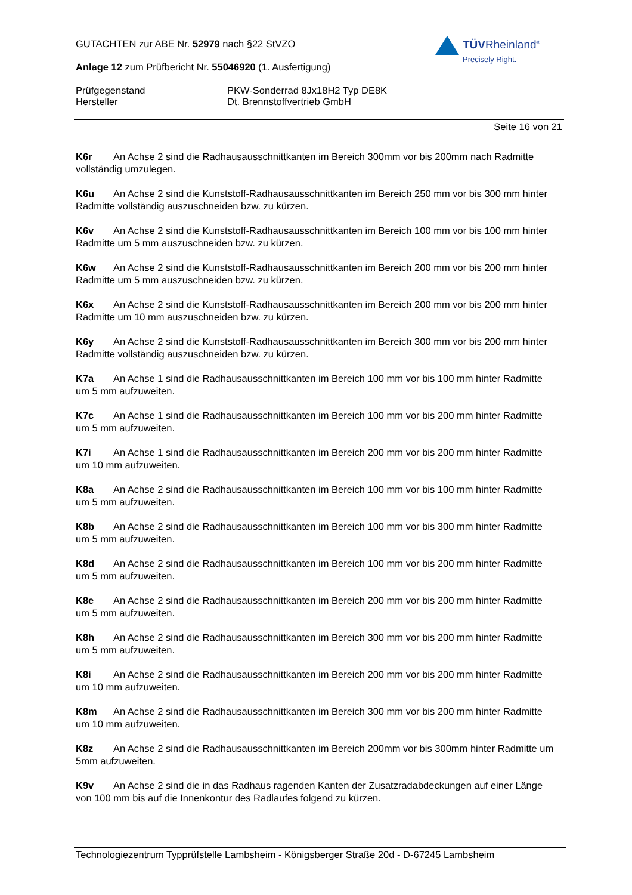TÜVRheinland<sup>®</sup>
Precisely Right.
GUTACHTEN zur ABE Nr. 52979 nach §22 StVZO
Anlage 12 zum Prüfbericht Nr. 55046920 (1. Ausfertigung)
Prüfgegenstand PKW-Sonderrad 8Jx18H2 Typ DE8K
Hersteller Dt. Brennstoffvertrieb GmbH
Seite 16 von 21
K6r An Achse 2 sind die Radhausausschnittkanten im Bereich 300mm vor bis 200mm nach Radmitte vollständig umzulegen.
K6u An Achse 2 sind die Kunststoff-Radhausausschnittkanten im Bereich 250 mm vor bis 300 mm hinter Radmitte vollständig auszuschneiden bzw. zu kürzen.
K6v An Achse 2 sind die Kunststoff-Radhausausschnittkanten im Bereich 100 mm vor bis 100 mm hinter Radmitte um 5 mm auszuschneiden bzw. zu kürzen.
K6w An Achse 2 sind die Kunststoff-Radhausausschnittkanten im Bereich 200 mm vor bis 200 mm hinter Radmitte um 5 mm auszuschneiden bzw. zu kürzen.
K6x An Achse 2 sind die Kunststoff-Radhausausschnittkanten im Bereich 200 mm vor bis 200 mm hinter Radmitte um 10 mm auszuschneiden bzw. zu kürzen.
K6y An Achse 2 sind die Kunststoff-Radhausausschnittkanten im Bereich 300 mm vor bis 200 mm hinter Radmitte vollständig auszuschneiden bzw. zu kürzen.
K7a An Achse 1 sind die Radhausausschnittkanten im Bereich 100 mm vor bis 100 mm hinter Radmitte um 5 mm aufzuweiten.
K7c An Achse 1 sind die Radhausausschnittkanten im Bereich 100 mm vor bis 200 mm hinter Radmitte um 5 mm aufzuweiten.
K7i An Achse 1 sind die Radhausausschnittkanten im Bereich 200 mm vor bis 200 mm hinter Radmitte um 10 mm aufzuweiten.
K8a An Achse 2 sind die Radhausausschnittkanten im Bereich 100 mm vor bis 100 mm hinter Radmitte um 5 mm aufzuweiten.
K8b An Achse 2 sind die Radhausausschnittkanten im Bereich 100 mm vor bis 300 mm hinter Radmitte um 5 mm aufzuweiten.
K8d An Achse 2 sind die Radhausausschnittkanten im Bereich 100 mm vor bis 200 mm hinter Radmitte um 5 mm aufzuweiten.
K8e An Achse 2 sind die Radhausausschnittkanten im Bereich 200 mm vor bis 200 mm hinter Radmitte um 5 mm aufzuweiten.
K8h An Achse 2 sind die Radhausausschnittkanten im Bereich 300 mm vor bis 200 mm hinter Radmitte um 5 mm aufzuweiten.
K8i An Achse 2 sind die Radhausausschnittkanten im Bereich 200 mm vor bis 200 mm hinter Radmitte um 10 mm aufzuweiten.
K8m An Achse 2 sind die Radhausausschnittkanten im Bereich 300 mm vor bis 200 mm hinter Radmitte um 10 mm aufzuweiten.
K8z An Achse 2 sind die Radhausausschnittkanten im Bereich 200mm vor bis 300mm hinter Radmitte um 5mm aufzuweiten.
K9v An Achse 2 sind die in das Radhaus ragenden Kanten der Zusatzradabdeckungen auf einer Länge von 100 mm bis auf die Innenkontur des Radlaufes folgend zu kürzen.
Technologiezentrum Typprüfstelle Lambsheim - Königsberger Straße 20d - D-67245 Lambsheim